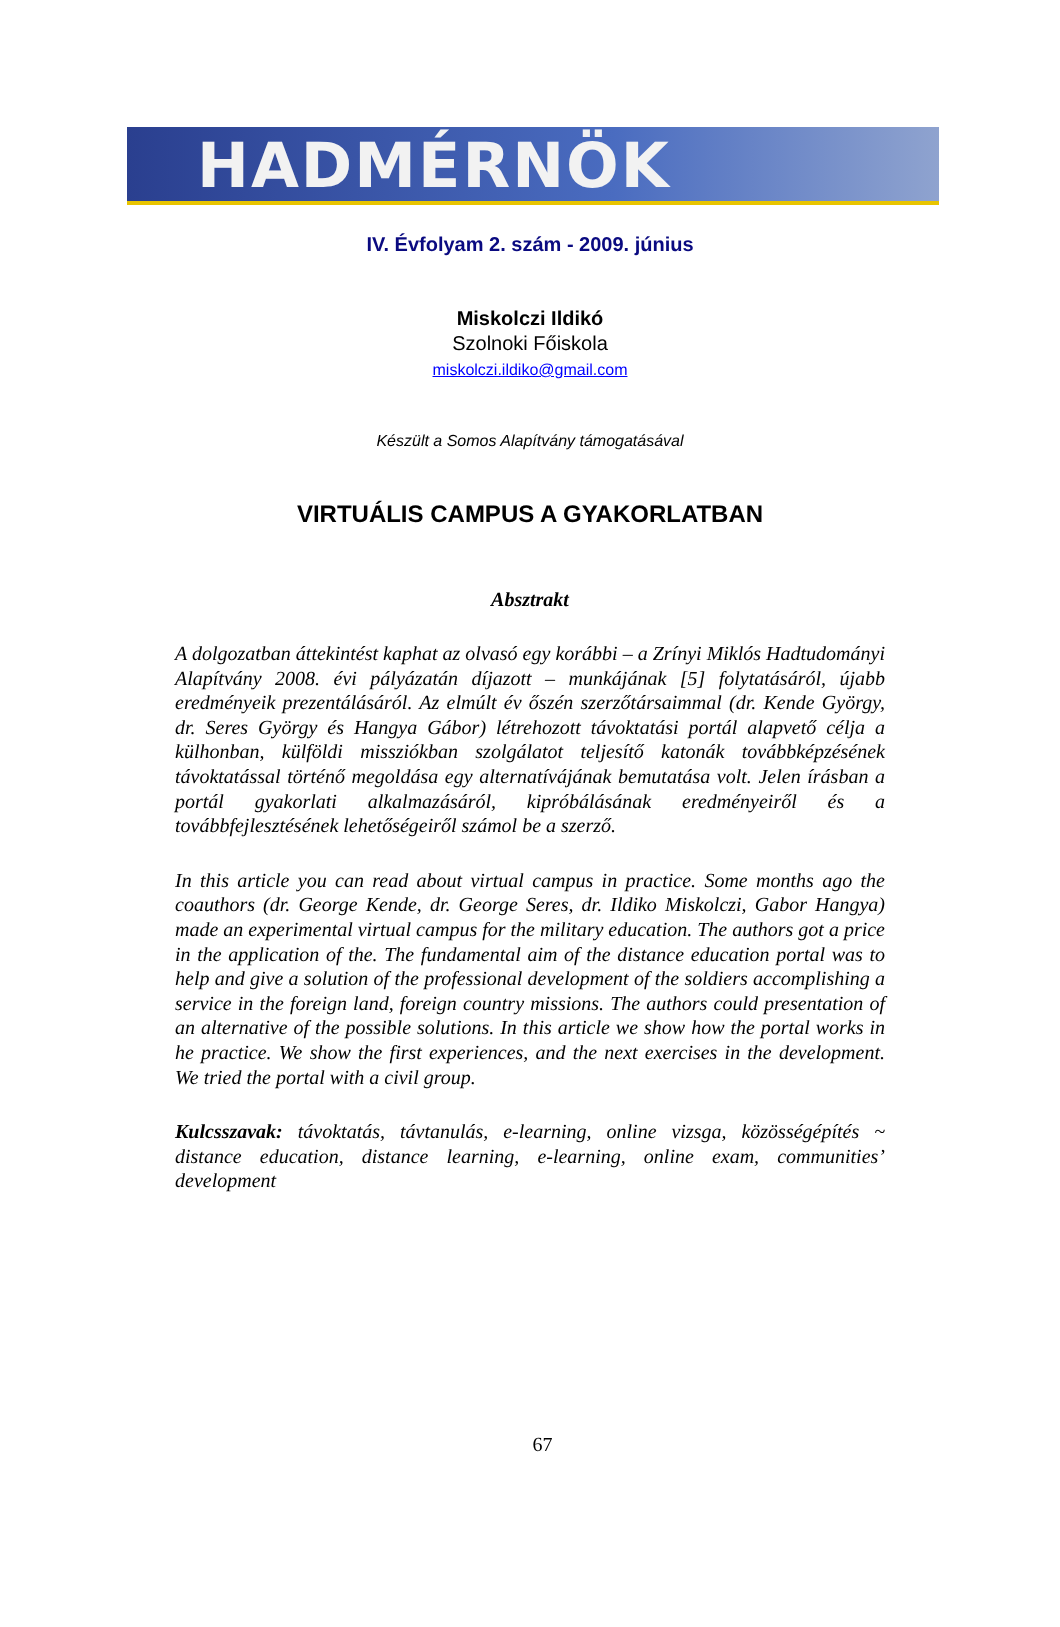HADMÉRNÖK
IV. Évfolyam 2. szám - 2009. június
Miskolczi Ildikó
Szolnoki Főiskola
miskolczi.ildiko@gmail.com
Készült a Somos Alapítvány támogatásával
VIRTUÁLIS CAMPUS A GYAKORLATBAN
Absztrakt
A dolgozatban áttekintést kaphat az olvasó egy korábbi – a Zrínyi Miklós Hadtudományi Alapítvány 2008. évi pályázatán díjazott – munkájának [5] folytatásáról, újabb eredményeik prezentálásáról. Az elmúlt év őszén szerzőtársaimmal (dr. Kende György, dr. Seres György és Hangya Gábor) létrehozott távoktatási portál alapvető célja a külhonban, külföldi missziókban szolgálatot teljesítő katonák továbbképzésének távoktatással történő megoldása egy alternatívájának bemutatása volt. Jelen írásban a portál gyakorlati alkalmazásáról, kipróbálásának eredményeiről és a továbbfejlesztésének lehetőségeiről számol be a szerző.
In this article you can read about virtual campus in practice. Some months ago the coauthors (dr. George Kende, dr. George Seres, dr. Ildiko Miskolczi, Gabor Hangya) made an experimental virtual campus for the military education. The authors got a price in the application of the. The fundamental aim of the distance education portal was to help and give a solution of the professional development of the soldiers accomplishing a service in the foreign land, foreign country missions. The authors could presentation of an alternative of the possible solutions. In this article we show how the portal works in he practice. We show the first experiences, and the next exercises in the development. We tried the portal with a civil group.
Kulcsszavak: távoktatás, távtanulás, e-learning, online vizsga, közösségépítés ~ distance education, distance learning, e-learning, online exam, communities’ development
67